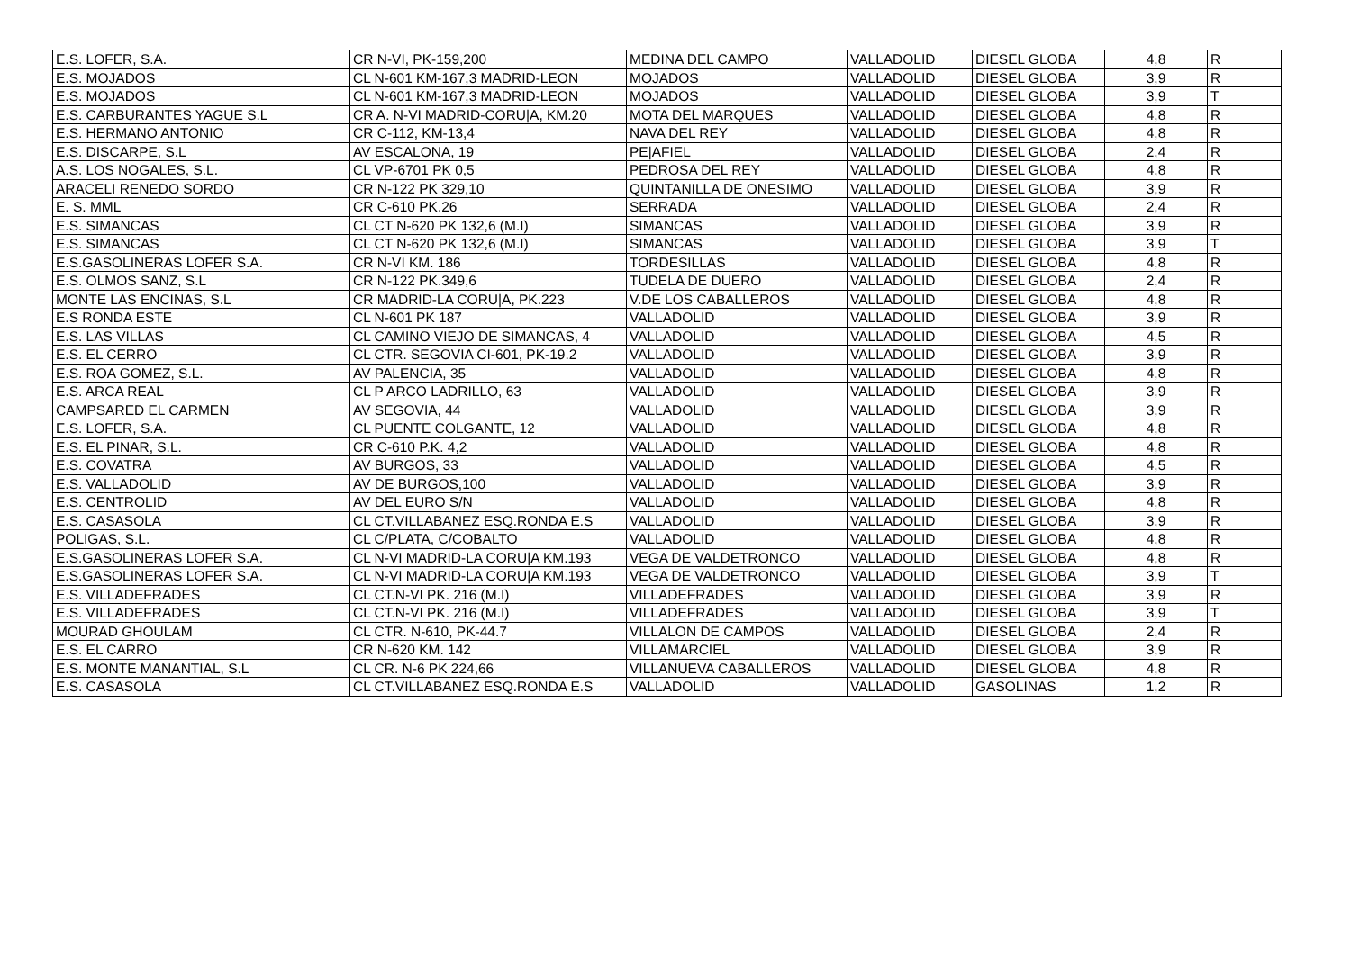| E.S. LOFER, S.A. | CR N-VI, PK-159,200 | MEDINA DEL CAMPO | VALLADOLID | DIESEL GLOBA | 4,8 | R |
| E.S. MOJADOS | CL N-601 KM-167,3 MADRID-LEON | MOJADOS | VALLADOLID | DIESEL GLOBA | 3,9 | R |
| E.S. MOJADOS | CL N-601 KM-167,3 MADRID-LEON | MOJADOS | VALLADOLID | DIESEL GLOBA | 3,9 | T |
| E.S. CARBURANTES YAGUE S.L | CR A. N-VI MADRID-CORU/A, KM.20 | MOTA DEL MARQUES | VALLADOLID | DIESEL GLOBA | 4,8 | R |
| E.S. HERMANO ANTONIO | CR C-112, KM-13,4 | NAVA DEL REY | VALLADOLID | DIESEL GLOBA | 4,8 | R |
| E.S. DISCARPE, S.L | AV ESCALONA, 19 | PE/AFIEL | VALLADOLID | DIESEL GLOBA | 2,4 | R |
| A.S. LOS NOGALES, S.L. | CL VP-6701 PK 0,5 | PEDROSA DEL REY | VALLADOLID | DIESEL GLOBA | 4,8 | R |
| ARACELI RENEDO SORDO | CR N-122 PK 329,10 | QUINTANILLA DE ONESIMO | VALLADOLID | DIESEL GLOBA | 3,9 | R |
| E. S. MML | CR C-610 PK.26 | SERRADA | VALLADOLID | DIESEL GLOBA | 2,4 | R |
| E.S. SIMANCAS | CL CT N-620 PK 132,6 (M.I) | SIMANCAS | VALLADOLID | DIESEL GLOBA | 3,9 | R |
| E.S. SIMANCAS | CL CT N-620 PK 132,6 (M.I) | SIMANCAS | VALLADOLID | DIESEL GLOBA | 3,9 | T |
| E.S.GASOLINERAS LOFER S.A. | CR N-VI KM. 186 | TORDESILLAS | VALLADOLID | DIESEL GLOBA | 4,8 | R |
| E.S. OLMOS SANZ, S.L | CR N-122 PK.349,6 | TUDELA DE DUERO | VALLADOLID | DIESEL GLOBA | 2,4 | R |
| MONTE LAS ENCINAS, S.L | CR MADRID-LA CORU/A, PK.223 | V.DE LOS CABALLEROS | VALLADOLID | DIESEL GLOBA | 4,8 | R |
| E.S RONDA ESTE | CL N-601 PK 187 | VALLADOLID | VALLADOLID | DIESEL GLOBA | 3,9 | R |
| E.S. LAS VILLAS | CL CAMINO VIEJO DE SIMANCAS, 4 | VALLADOLID | VALLADOLID | DIESEL GLOBA | 4,5 | R |
| E.S. EL CERRO | CL CTR. SEGOVIA CI-601, PK-19.2 | VALLADOLID | VALLADOLID | DIESEL GLOBA | 3,9 | R |
| E.S. ROA GOMEZ, S.L. | AV PALENCIA, 35 | VALLADOLID | VALLADOLID | DIESEL GLOBA | 4,8 | R |
| E.S. ARCA REAL | CL P ARCO LADRILLO, 63 | VALLADOLID | VALLADOLID | DIESEL GLOBA | 3,9 | R |
| CAMPSARED EL CARMEN | AV SEGOVIA, 44 | VALLADOLID | VALLADOLID | DIESEL GLOBA | 3,9 | R |
| E.S. LOFER, S.A. | CL PUENTE COLGANTE, 12 | VALLADOLID | VALLADOLID | DIESEL GLOBA | 4,8 | R |
| E.S. EL PINAR, S.L. | CR C-610 P.K. 4,2 | VALLADOLID | VALLADOLID | DIESEL GLOBA | 4,8 | R |
| E.S. COVATRA | AV BURGOS, 33 | VALLADOLID | VALLADOLID | DIESEL GLOBA | 4,5 | R |
| E.S. VALLADOLID | AV DE BURGOS,100 | VALLADOLID | VALLADOLID | DIESEL GLOBA | 3,9 | R |
| E.S. CENTROLID | AV DEL EURO S/N | VALLADOLID | VALLADOLID | DIESEL GLOBA | 4,8 | R |
| E.S. CASASOLA | CL CT.VILLABANEZ ESQ.RONDA E.S | VALLADOLID | VALLADOLID | DIESEL GLOBA | 3,9 | R |
| POLIGAS, S.L. | CL C/PLATA, C/COBALTO | VALLADOLID | VALLADOLID | DIESEL GLOBA | 4,8 | R |
| E.S.GASOLINERAS LOFER S.A. | CL N-VI MADRID-LA CORU/A KM.193 | VEGA DE VALDETRONCO | VALLADOLID | DIESEL GLOBA | 4,8 | R |
| E.S.GASOLINERAS LOFER S.A. | CL N-VI MADRID-LA CORU/A KM.193 | VEGA DE VALDETRONCO | VALLADOLID | DIESEL GLOBA | 3,9 | T |
| E.S. VILLADEFRADES | CL CT.N-VI PK. 216 (M.I) | VILLADEFRADES | VALLADOLID | DIESEL GLOBA | 3,9 | R |
| E.S. VILLADEFRADES | CL CT.N-VI PK. 216 (M.I) | VILLADEFRADES | VALLADOLID | DIESEL GLOBA | 3,9 | T |
| MOURAD GHOULAM | CL CTR. N-610, PK-44.7 | VILLALON DE CAMPOS | VALLADOLID | DIESEL GLOBA | 2,4 | R |
| E.S. EL CARRO | CR N-620 KM. 142 | VILLAMARCIEL | VALLADOLID | DIESEL GLOBA | 3,9 | R |
| E.S. MONTE MANANTIAL, S.L | CL CR. N-6 PK 224,66 | VILLANUEVA CABALLEROS | VALLADOLID | DIESEL GLOBA | 4,8 | R |
| E.S. CASASOLA | CL CT.VILLABANEZ ESQ.RONDA E.S | VALLADOLID | VALLADOLID | GASOLINAS | 1,2 | R |